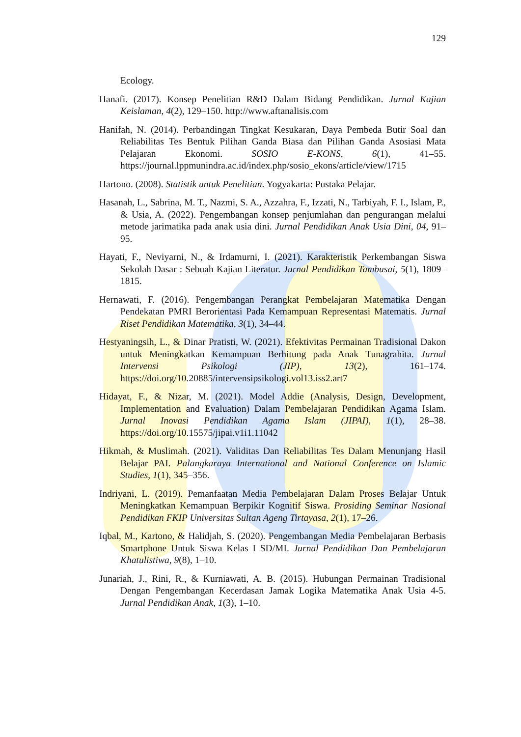129
Ecology.
Hanafi. (2017). Konsep Penelitian R&D Dalam Bidang Pendidikan. Jurnal Kajian Keislaman, 4(2), 129–150. http://www.aftanalisis.com
Hanifah, N. (2014). Perbandingan Tingkat Kesukaran, Daya Pembeda Butir Soal dan Reliabilitas Tes Bentuk Pilihan Ganda Biasa dan Pilihan Ganda Asosiasi Mata Pelajaran Ekonomi. SOSIO E-KONS, 6(1), 41–55. https://journal.lppmunindra.ac.id/index.php/sosio_ekons/article/view/1715
Hartono. (2008). Statistik untuk Penelitian. Yogyakarta: Pustaka Pelajar.
Hasanah, L., Sabrina, M. T., Nazmi, S. A., Azzahra, F., Izzati, N., Tarbiyah, F. I., Islam, P., & Usia, A. (2022). Pengembangan konsep penjumlahan dan pengurangan melalui metode jarimatika pada anak usia dini. Jurnal Pendidikan Anak Usia Dini, 04, 91–95.
Hayati, F., Neviyarni, N., & Irdamurni, I. (2021). Karakteristik Perkembangan Siswa Sekolah Dasar : Sebuah Kajian Literatur. Jurnal Pendidikan Tambusai, 5(1), 1809–1815.
Hernawati, F. (2016). Pengembangan Perangkat Pembelajaran Matematika Dengan Pendekatan PMRI Berorientasi Pada Kemampuan Representasi Matematis. Jurnal Riset Pendidikan Matematika, 3(1), 34–44.
Hestyaningsih, L., & Dinar Pratisti, W. (2021). Efektivitas Permainan Tradisional Dakon untuk Meningkatkan Kemampuan Berhitung pada Anak Tunagrahita. Jurnal Intervensi Psikologi (JIP), 13(2), 161–174. https://doi.org/10.20885/intervensipsikologi.vol13.iss2.art7
Hidayat, F., & Nizar, M. (2021). Model Addie (Analysis, Design, Development, Implementation and Evaluation) Dalam Pembelajaran Pendidikan Agama Islam. Jurnal Inovasi Pendidikan Agama Islam (JIPAI), 1(1), 28–38. https://doi.org/10.15575/jipai.v1i1.11042
Hikmah, & Muslimah. (2021). Validitas Dan Reliabilitas Tes Dalam Menunjang Hasil Belajar PAI. Palangkaraya International and National Conference on Islamic Studies, 1(1), 345–356.
Indriyani, L. (2019). Pemanfaatan Media Pembelajaran Dalam Proses Belajar Untuk Meningkatkan Kemampuan Berpikir Kognitif Siswa. Prosiding Seminar Nasional Pendidikan FKIP Universitas Sultan Ageng Tirtayasa, 2(1), 17–26.
Iqbal, M., Kartono, & Halidjah, S. (2020). Pengembangan Media Pembelajaran Berbasis Smartphone Untuk Siswa Kelas I SD/MI. Jurnal Pendidikan Dan Pembelajaran Khatulistiwa, 9(8), 1–10.
Junariah, J., Rini, R., & Kurniawati, A. B. (2015). Hubungan Permainan Tradisional Dengan Pengembangan Kecerdasan Jamak Logika Matematika Anak Usia 4-5. Jurnal Pendidikan Anak, 1(3), 1–10.